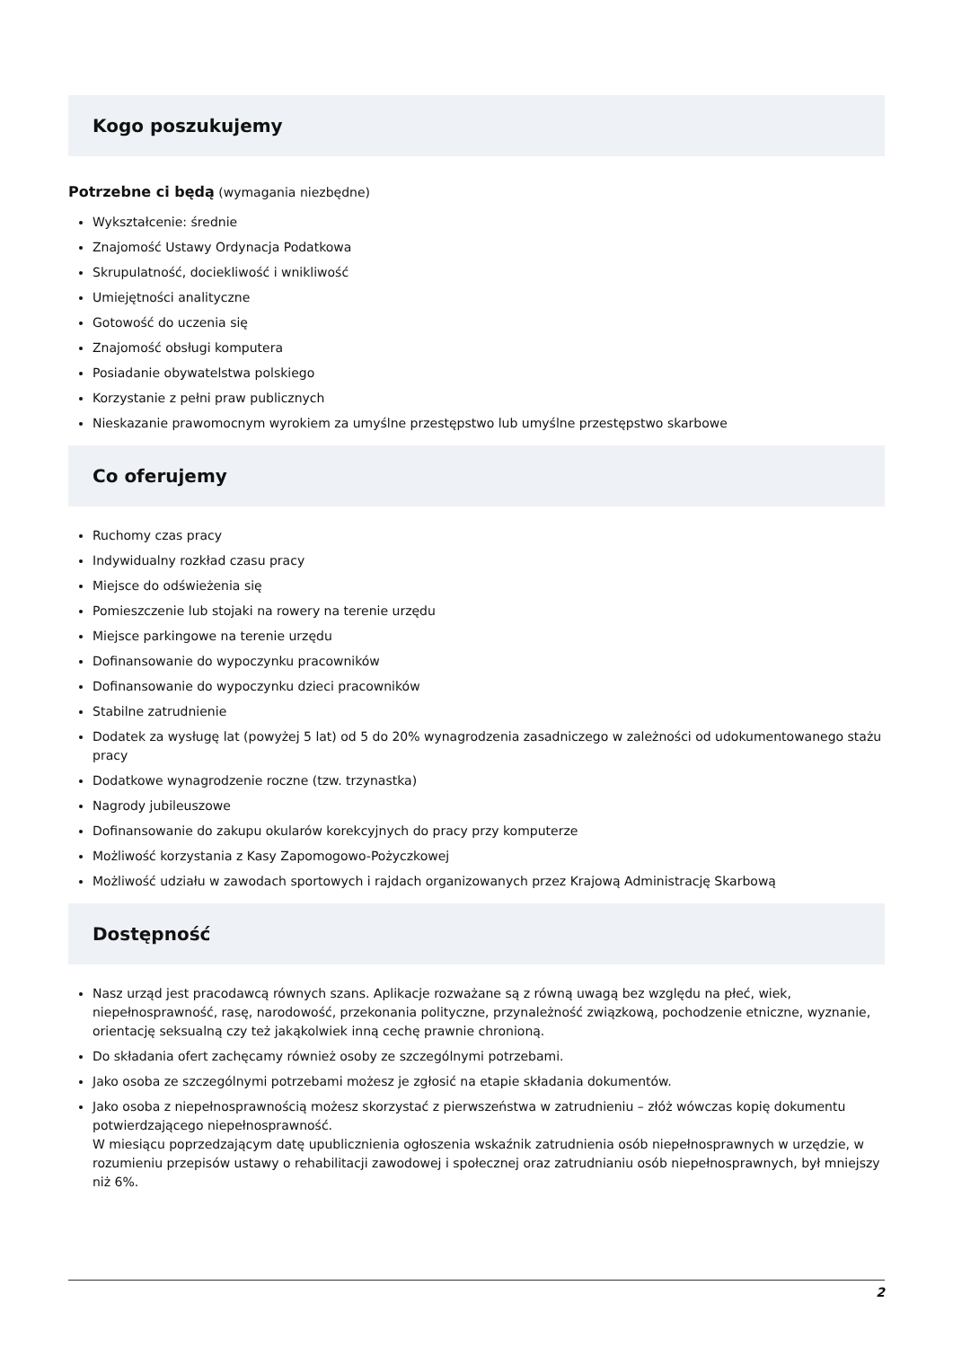Kogo poszukujemy
Potrzebne ci będą (wymagania niezbędne)
Wykształcenie: średnie
Znajomość Ustawy Ordynacja Podatkowa
Skrupulatność, dociekliwość i wnikliwość
Umiejętności analityczne
Gotowość do uczenia się
Znajomość obsługi komputera
Posiadanie obywatelstwa polskiego
Korzystanie z pełni praw publicznych
Nieskazanie prawomocnym wyrokiem za umyślne przestępstwo lub umyślne przestępstwo skarbowe
Co oferujemy
Ruchomy czas pracy
Indywidualny rozkład czasu pracy
Miejsce do odświeżenia się
Pomieszczenie lub stojaki na rowery na terenie urzędu
Miejsce parkingowe na terenie urzędu
Dofinansowanie do wypoczynku pracowników
Dofinansowanie do wypoczynku dzieci pracowników
Stabilne zatrudnienie
Dodatek za wysługę lat (powyżej 5 lat) od 5 do 20% wynagrodzenia zasadniczego w zależności od udokumentowanego stażu pracy
Dodatkowe wynagrodzenie roczne (tzw. trzynastka)
Nagrody jubileuszowe
Dofinansowanie do zakupu okularów korekcyjnych do pracy przy komputerze
Możliwość korzystania z Kasy Zapomogowo-Pożyczkowej
Możliwość udziału w zawodach sportowych i rajdach organizowanych przez Krajową Administrację Skarbową
Dostępność
Nasz urząd jest pracodawcą równych szans. Aplikacje rozważane są z równą uwagą bez względu na płeć, wiek, niepełnosprawność, rasę, narodowość, przekonania polityczne, przynależność związkową, pochodzenie etniczne, wyznanie, orientację seksualną czy też jakąkolwiek inną cechę prawnie chronioną.
Do składania ofert zachęcamy również osoby ze szczególnymi potrzebami.
Jako osoba ze szczególnymi potrzebami możesz je zgłosić na etapie składania dokumentów.
Jako osoba z niepełnosprawnością możesz skorzystać z pierwszeństwa w zatrudnieniu – złóż wówczas kopię dokumentu potwierdzającego niepełnosprawność.
W miesiącu poprzedzającym datę upublicznienia ogłoszenia wskaźnik zatrudnienia osób niepełnosprawnych w urzędzie, w rozumieniu przepisów ustawy o rehabilitacji zawodowej i społecznej oraz zatrudnianiu osób niepełnosprawnych, był mniejszy niż 6%.
2